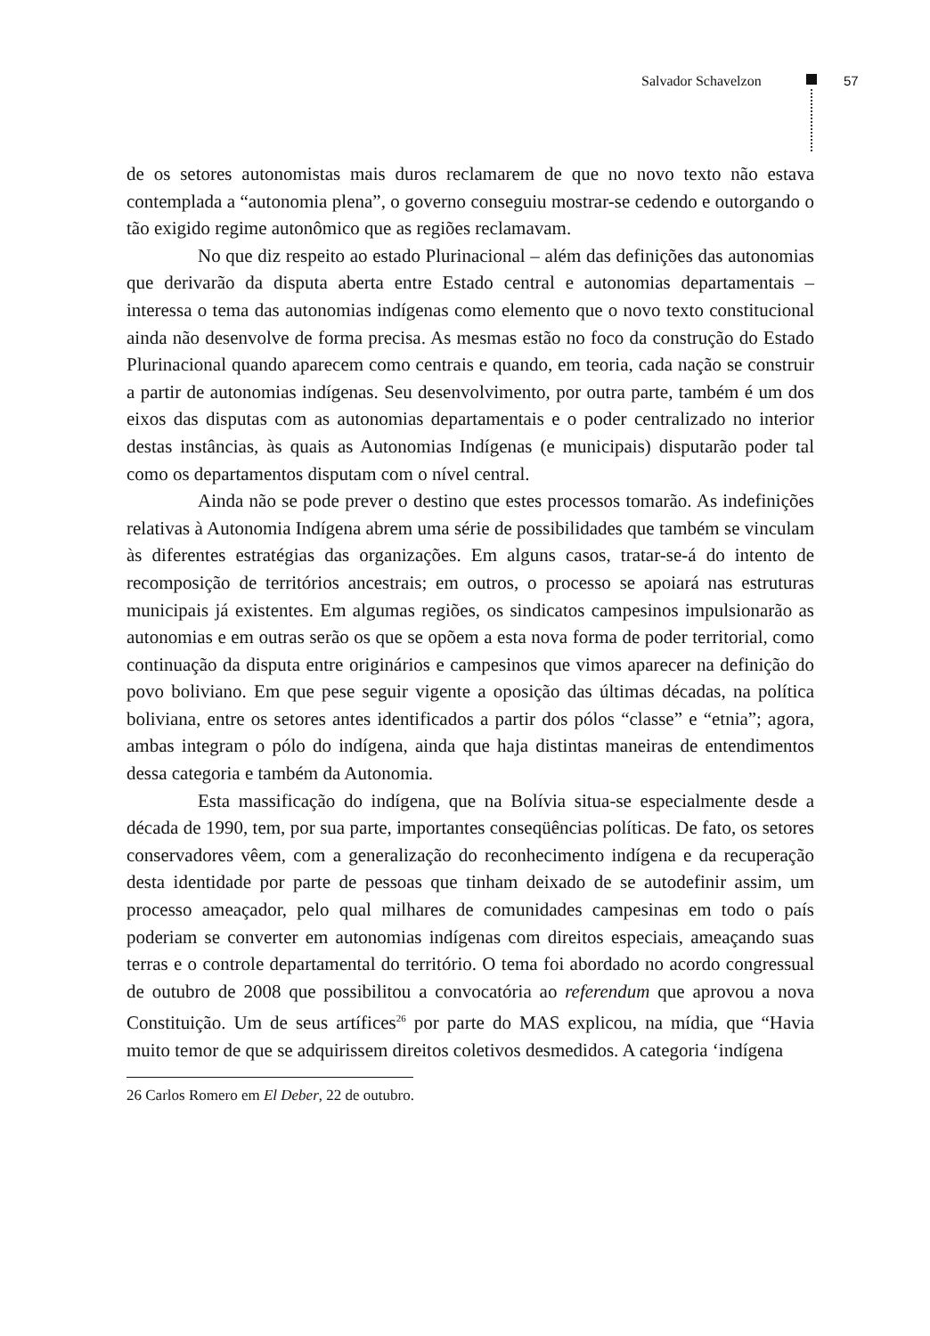Salvador Schavelzon 57
de os setores autonomistas mais duros reclamarem de que no novo texto não estava contemplada a “autonomia plena”, o governo conseguiu mostrar-se cedendo e outorgando o tão exigido regime autonômico que as regiões reclamavam.
No que diz respeito ao estado Plurinacional – além das definições das autonomias que derivarão da disputa aberta entre Estado central e autonomias departamentais – interessa o tema das autonomias indígenas como elemento que o novo texto constitucional ainda não desenvolve de forma precisa. As mesmas estão no foco da construção do Estado Plurinacional quando aparecem como centrais e quando, em teoria, cada nação se construir a partir de autonomias indígenas. Seu desenvolvimento, por outra parte, também é um dos eixos das disputas com as autonomias departamentais e o poder centralizado no interior destas instâncias, às quais as Autonomias Indígenas (e municipais) disputarão poder tal como os departamentos disputam com o nível central.
Ainda não se pode prever o destino que estes processos tomarão. As indefinições relativas à Autonomia Indígena abrem uma série de possibilidades que também se vinculam às diferentes estratégias das organizações. Em alguns casos, tratar-se-á do intento de recomposição de territórios ancestrais; em outros, o processo se apoiará nas estruturas municipais já existentes. Em algumas regiões, os sindicatos campesinos impulsionarão as autonomias e em outras serão os que se opõem a esta nova forma de poder territorial, como continuação da disputa entre originários e campesinos que vimos aparecer na definição do povo boliviano. Em que pese seguir vigente a oposição das últimas décadas, na política boliviana, entre os setores antes identificados a partir dos pólos “classe” e “etnia”; agora, ambas integram o pólo do indígena, ainda que haja distintas maneiras de entendimentos dessa categoria e também da Autonomia.
Esta massificação do indígena, que na Bolívia situa-se especialmente desde a década de 1990, tem, por sua parte, importantes conseqüências políticas. De fato, os setores conservadores vêem, com a generalização do reconhecimento indígena e da recuperação desta identidade por parte de pessoas que tinham deixado de se autodefinir assim, um processo ameaçador, pelo qual milhares de comunidades campesinas em todo o país poderiam se converter em autonomias indígenas com direitos especiais, ameaçando suas terras e o controle departamental do território. O tema foi abordado no acordo congressual de outubro de 2008 que possibilitou a convocatória ao referendum que aprovou a nova Constituição. Um de seus artífices<sup>26</sup> por parte do MAS explicou, na mídia, que “Havia muito temor de que se adquirissem direitos coletivos desmedidos. A categoria ‘indígena
26 Carlos Romero em El Deber, 22 de outubro.